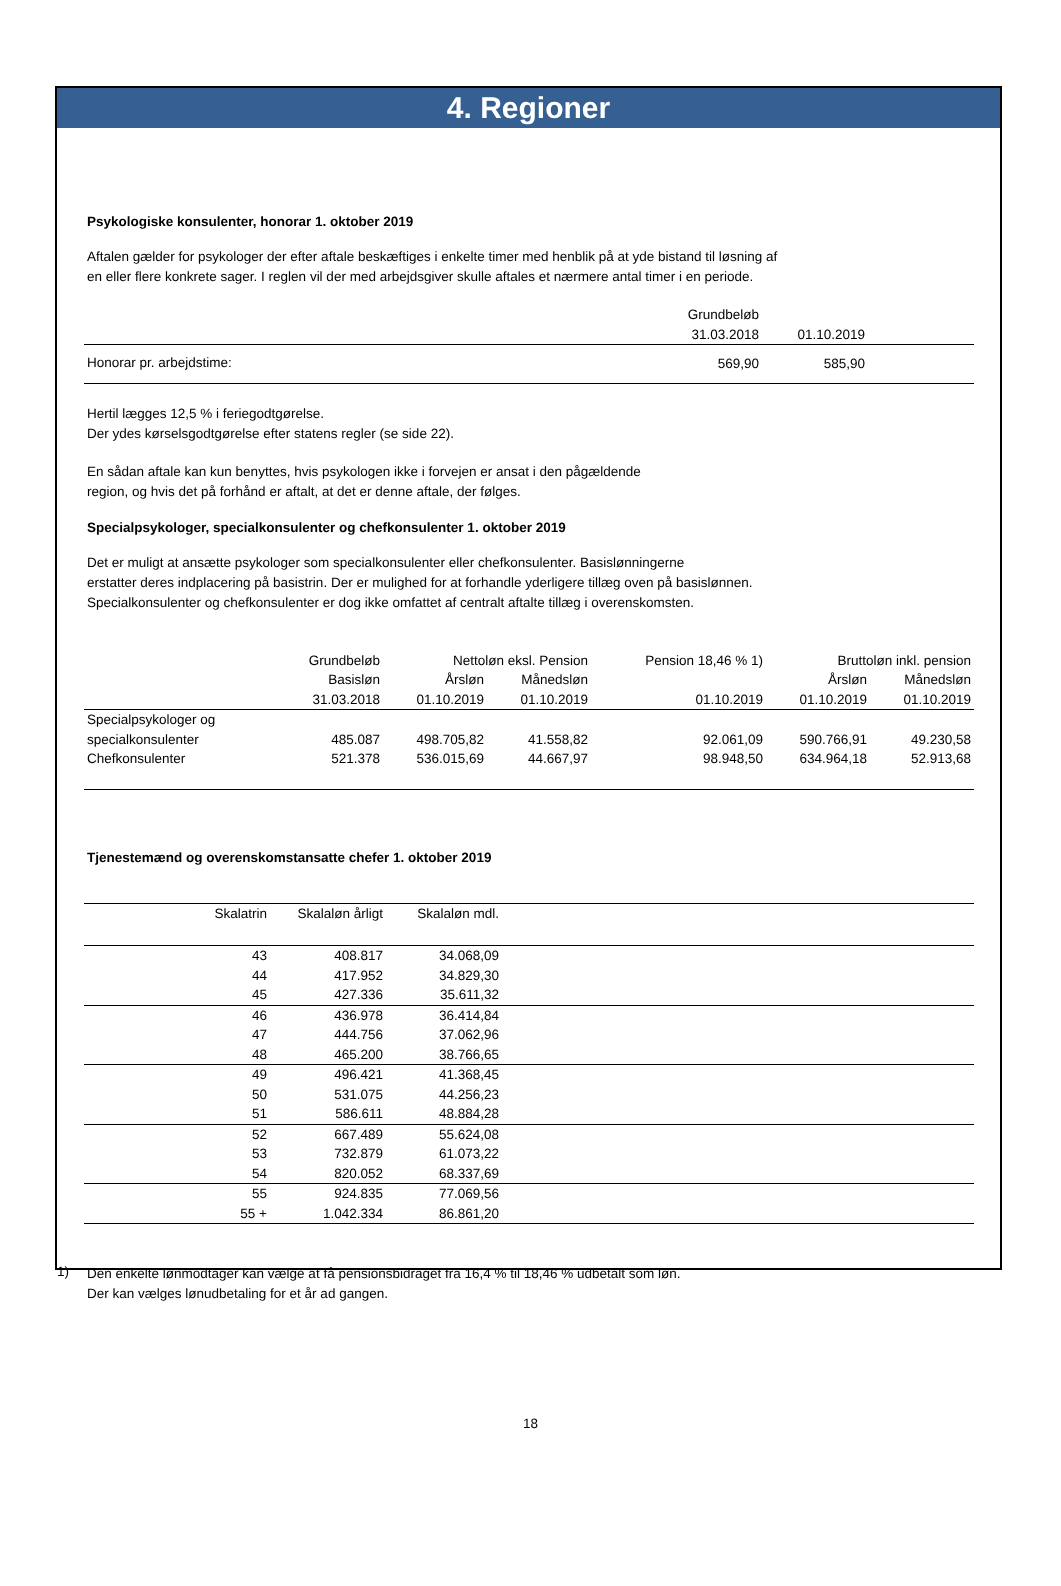4. Regioner
Psykologiske konsulenter, honorar 1. oktober 2019
Aftalen gælder for psykologer der efter aftale beskæftiges i enkelte timer med henblik på at yde bistand til løsning af
en eller flere konkrete sager. I reglen vil der med arbejdsgiver skulle aftales et nærmere antal timer i en periode.
| | Grundbeløb | | |
| --- | --- | --- | --- |
| | 31.03.2018 | 01.10.2019 | |
| Honorar pr. arbejdstime: | 569,90 | 585,90 | |
Hertil lægges 12,5 % i feriegodtgørelse.
Der ydes kørselsgodtgørelse efter statens regler (se side 22).
En sådan aftale kan kun benyttes, hvis psykologen ikke i forvejen er ansat i den pågældende
region, og hvis det på forhånd er aftalt, at det er denne aftale, der følges.
Specialpsykologer, specialkonsulenter og chefkonsulenter 1. oktober 2019
Det er muligt at ansætte psykologer som specialkonsulenter eller chefkonsulenter. Basislønningerne
erstatter deres indplacering på basistrin. Der er mulighed for at forhandle yderligere tillæg oven på basislønnen.
Specialkonsulenter og chefkonsulenter er dog ikke omfattet af centralt aftalte tillæg i overenskomsten.
| | Grundbeløb | Nettoløn eksl. Pension | | Pension 18,46 % 1) | Bruttoløn inkl. pension | |
| --- | --- | --- | --- | --- | --- | --- |
| | Basisløn | Årsløn | Månedsløn | | Årsløn | Månedsløn |
| | 31.03.2018 | 01.10.2019 | 01.10.2019 | 01.10.2019 | 01.10.2019 | 01.10.2019 |
| Specialpsykologer og specialkonsulenter | 485.087 | 498.705,82 | 41.558,82 | 92.061,09 | 590.766,91 | 49.230,58 |
| Chefkonsulenter | 521.378 | 536.015,69 | 44.667,97 | 98.948,50 | 634.964,18 | 52.913,68 |
Tjenestemænd og overenskomstansatte chefer 1. oktober 2019
| Skalatrin | Skalaløn årligt | Skalaløn mdl. | |
| --- | --- | --- | --- |
| 43 | 408.817 | 34.068,09 | |
| 44 | 417.952 | 34.829,30 | |
| 45 | 427.336 | 35.611,32 | |
| 46 | 436.978 | 36.414,84 | |
| 47 | 444.756 | 37.062,96 | |
| 48 | 465.200 | 38.766,65 | |
| 49 | 496.421 | 41.368,45 | |
| 50 | 531.075 | 44.256,23 | |
| 51 | 586.611 | 48.884,28 | |
| 52 | 667.489 | 55.624,08 | |
| 53 | 732.879 | 61.073,22 | |
| 54 | 820.052 | 68.337,69 | |
| 55 | 924.835 | 77.069,56 | |
| 55 + | 1.042.334 | 86.861,20 | |
1)
Den enkelte lønmodtager kan vælge at få pensionsbidraget fra 16,4 % til 18,46 % udbetalt som løn.
Der kan vælges lønudbetaling for et år ad gangen.
18